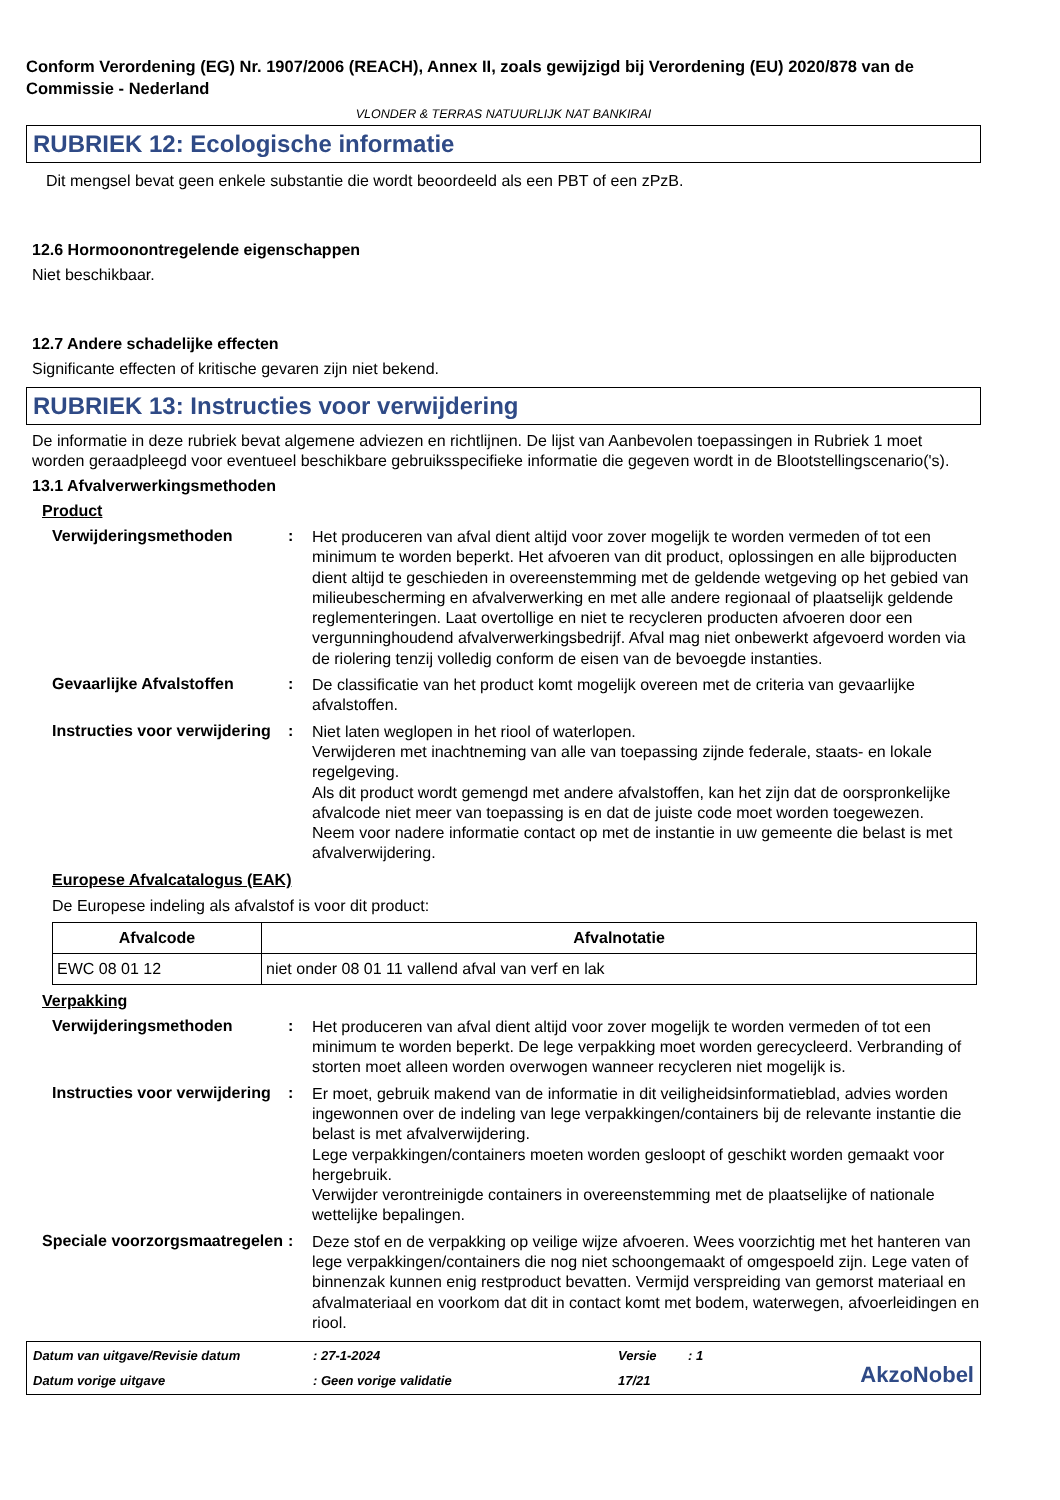Conform Verordening (EG) Nr. 1907/2006 (REACH), Annex II, zoals gewijzigd bij Verordening (EU) 2020/878 van de Commissie - Nederland
VLONDER & TERRAS NATUURLIJK NAT BANKIRAI
RUBRIEK 12: Ecologische informatie
Dit mengsel bevat geen enkele substantie die wordt beoordeeld als een PBT of een zPzB.
12.6 Hormoonontregelende eigenschappen
Niet beschikbaar.
12.7 Andere schadelijke effecten
Significante effecten of kritische gevaren zijn niet bekend.
RUBRIEK 13: Instructies voor verwijdering
De informatie in deze rubriek bevat algemene adviezen en richtlijnen. De lijst van Aanbevolen toepassingen in Rubriek 1 moet worden geraadpleegd voor eventueel beschikbare gebruiksspecifieke informatie die gegeven wordt in de Blootstellingscenario('s).
13.1 Afvalverwerkingsmethoden
Product
Verwijderingsmethoden :
Het produceren van afval dient altijd voor zover mogelijk te worden vermeden of tot een minimum te worden beperkt. Het afvoeren van dit product, oplossingen en alle bijproducten dient altijd te geschieden in overeenstemming met de geldende wetgeving op het gebied van milieubescherming en afvalverwerking en met alle andere regionaal of plaatselijk geldende reglementeringen. Laat overtollige en niet te recycleren producten afvoeren door een vergunninghoudend afvalverwerkingsbedrijf. Afval mag niet onbewerkt afgevoerd worden via de riolering tenzij volledig conform de eisen van de bevoegde instanties.
Gevaarlijke Afvalstoffen :
De classificatie van het product komt mogelijk overeen met de criteria van gevaarlijke afvalstoffen.
Instructies voor verwijdering
:
Niet laten weglopen in het riool of waterlopen.
Verwijderen met inachtneming van alle van toepassing zijnde federale, staats- en lokale regelgeving.
Als dit product wordt gemengd met andere afvalstoffen, kan het zijn dat de oorspronkelijke afvalcode niet meer van toepassing is en dat de juiste code moet worden toegewezen.
Neem voor nadere informatie contact op met de instantie in uw gemeente die belast is met afvalverwijdering.
Europese Afvalcatalogus (EAK)
De Europese indeling als afvalstof is voor dit product:
| Afvalcode | Afvalnotatie |
| --- | --- |
| EWC 08 01 12 | niet onder 08 01 11 vallend afval van verf en lak |
Verpakking
Verwijderingsmethoden :
Het produceren van afval dient altijd voor zover mogelijk te worden vermeden of tot een minimum te worden beperkt. De lege verpakking moet worden gerecycleerd. Verbranding of storten moet alleen worden overwogen wanneer recycleren niet mogelijk is.
Instructies voor verwijdering
:
Er moet, gebruik makend van de informatie in dit veiligheidsinformatieblad, advies worden ingewonnen over de indeling van lege verpakkingen/containers bij de relevante instantie die belast is met afvalverwijdering.
Lege verpakkingen/containers moeten worden gesloopt of geschikt worden gemaakt voor hergebruik.
Verwijder verontreinigde containers in overeenstemming met de plaatselijke of nationale wettelijke bepalingen.
Speciale voorzorgsmaatregelen
:
Deze stof en de verpakking op veilige wijze afvoeren. Wees voorzichtig met het hanteren van lege verpakkingen/containers die nog niet schoongemaakt of omgespoeld zijn. Lege vaten of binnenzak kunnen enig restproduct bevatten. Vermijd verspreiding van gemorst materiaal en afvalmateriaal en voorkom dat dit in contact komt met bodem, waterwegen, afvoerleidingen en riool.
Datum van uitgave/Revisie datum
: 27-1-2024
Versie
: 1
AkzoNobel
Datum vorige uitgave
: Geen vorige validatie
17/21